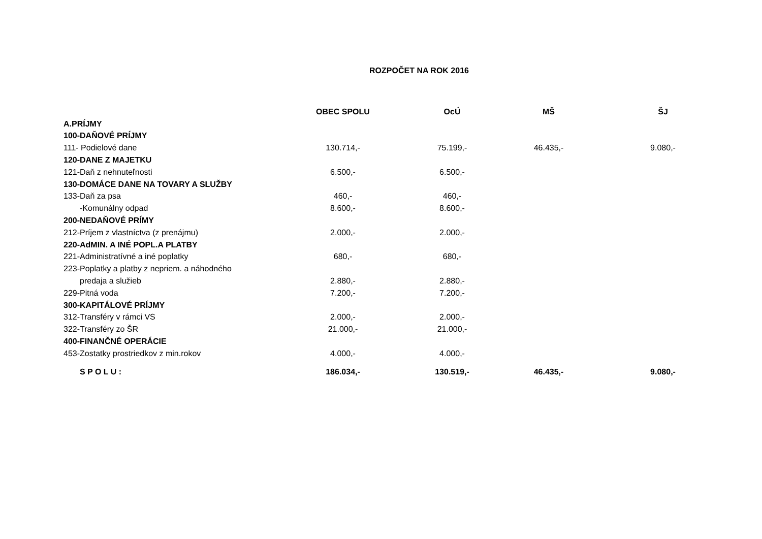ROZPOČET NA ROK 2016
| | OBEC SPOLU | OcÚ | MŠ | ŠJ |
| --- | --- | --- | --- | --- |
| A.PRÍJMY | | | | |
| 100-DAŇOVÉ PRÍJMY | | | | |
| 111- Podielové dane | 130.714,- | 75.199,- | 46.435,- | 9.080,- |
| 120-DANE Z MAJETKU | | | | |
| 121-Daň z nehnuteľnosti | 6.500,- | 6.500,- | | |
| 130-DOMÁCE DANE NA TOVARY A SLUŽBY | | | | |
| 133-Daň za psa | 460,- | 460,- | | |
| -Komunálny odpad | 8.600,- | 8.600,- | | |
| 200-NEDAŇOVÉ PRÍMY | | | | |
| 212-Príjem z vlastníctva (z prenájmu) | 2.000,- | 2.000,- | | |
| 220-AdMIN. A INÉ POPL.A PLATBY | | | | |
| 221-Administratívné a iné poplatky | 680,- | 680,- | | |
| 223-Poplatky a platby z nepriem. a náhodného | | | | |
| predaja a služieb | 2.880,- | 2.880,- | | |
| 229-Pitná voda | 7.200,- | 7.200,- | | |
| 300-KAPITÁLOVÉ PRÍJMY | | | | |
| 312-Transféry v rámci VS | 2.000,- | 2.000,- | | |
| 322-Transféry zo ŠR | 21.000,- | 21.000,- | | |
| 400-FINANČNÉ OPERÁCIE | | | | |
| 453-Zostatky prostriedkov z min.rokov | 4.000,- | 4.000,- | | |
| S P O L U : | 186.034,- | 130.519,- | 46.435,- | 9.080,- |